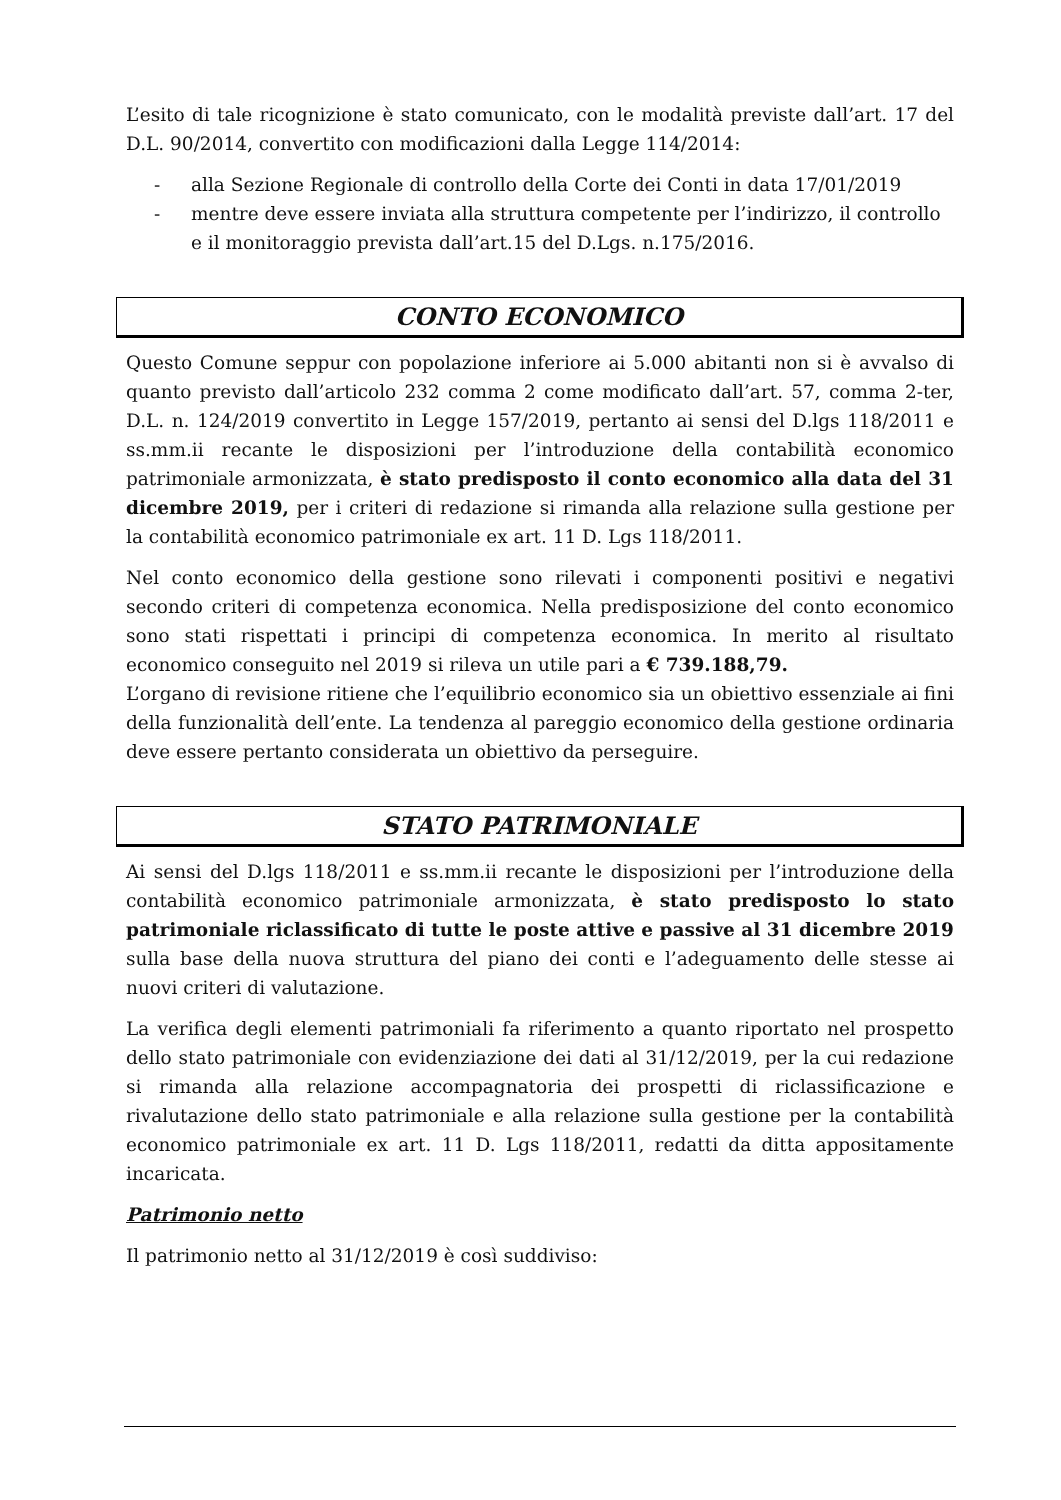L’esito di tale ricognizione è stato comunicato, con le modalità previste dall’art. 17 del D.L. 90/2014, convertito con modificazioni dalla Legge 114/2014:
- alla Sezione Regionale di controllo della Corte dei Conti in data 17/01/2019
- mentre deve essere inviata alla struttura competente per l’indirizzo, il controllo e il monitoraggio prevista dall’art.15 del D.Lgs. n.175/2016.
CONTO ECONOMICO
Questo Comune seppur con popolazione inferiore ai 5.000 abitanti non si è avvalso di quanto previsto dall’articolo 232 comma 2 come modificato dall’art. 57, comma 2-ter, D.L. n. 124/2019 convertito in Legge 157/2019, pertanto ai sensi del D.lgs 118/2011 e ss.mm.ii recante le disposizioni per l’introduzione della contabilità economico patrimoniale armonizzata, è stato predisposto il conto economico alla data del 31 dicembre 2019, per i criteri di redazione si rimanda alla relazione sulla gestione per la contabilità economico patrimoniale ex art. 11 D. Lgs 118/2011.
Nel conto economico della gestione sono rilevati i componenti positivi e negativi secondo criteri di competenza economica. Nella predisposizione del conto economico sono stati rispettati i principi di competenza economica. In merito al risultato economico conseguito nel 2019 si rileva un utile pari a € 739.188,79.
L’organo di revisione ritiene che l’equilibrio economico sia un obiettivo essenziale ai fini della funzionalità dell’ente. La tendenza al pareggio economico della gestione ordinaria deve essere pertanto considerata un obiettivo da perseguire.
STATO PATRIMONIALE
Ai sensi del D.lgs 118/2011 e ss.mm.ii recante le disposizioni per l’introduzione della contabilità economico patrimoniale armonizzata, è stato predisposto lo stato patrimoniale riclassificato di tutte le poste attive e passive al 31 dicembre 2019 sulla base della nuova struttura del piano dei conti e l’adeguamento delle stesse ai nuovi criteri di valutazione.
La verifica degli elementi patrimoniali fa riferimento a quanto riportato nel prospetto dello stato patrimoniale con evidenziazione dei dati al 31/12/2019, per la cui redazione si rimanda alla relazione accompagnatoria dei prospetti di riclassificazione e rivalutazione dello stato patrimoniale e alla relazione sulla gestione per la contabilità economico patrimoniale ex art. 11 D. Lgs 118/2011, redatti da ditta appositamente incaricata.
Patrimonio netto
Il patrimonio netto al 31/12/2019 è così suddiviso: